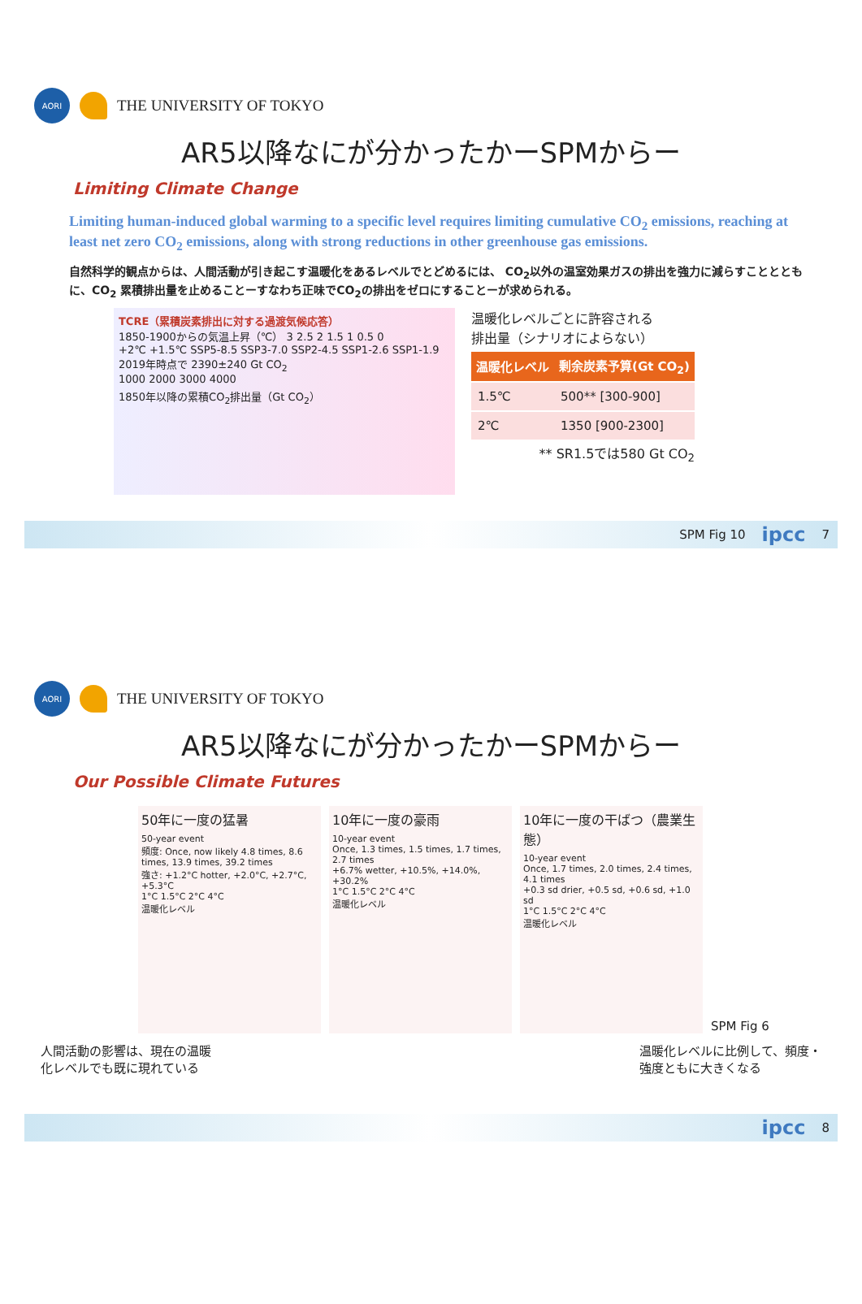AORI
THE UNIVERSITY OF TOKYO
AR5以降なにが分かったかーSPMからー
Limiting Climate Change
Limiting human-induced global warming to a specific level requires limiting cumulative CO<sub>2</sub> emissions, reaching at least net zero CO<sub>2</sub> emissions, along with strong reductions in other greenhouse gas emissions.
自然科学的観点からは、人間活動が引き起こす温暖化をあるレベルでとどめるには、 CO<sub>2</sub>以外の温室効果ガスの排出を強力に減らすこととともに、CO<sub>2</sub> 累積排出量を止めることーすなわち正味でCO<sub>2</sub>の排出をゼロにすることーが求められる。
TCRE（累積炭素排出に対する過渡気候応答）
1850-1900からの気温上昇（℃） 3 2.5 2 1.5 1 0.5 0
+2℃ +1.5℃ SSP5-8.5 SSP3-7.0 SSP2-4.5 SSP1-2.6 SSP1-1.9
2019年時点で 2390±240 Gt CO<sub>2</sub>
1000 2000 3000 4000
1850年以降の累積CO<sub>2</sub>排出量（Gt CO<sub>2</sub>）
温暖化レベルごとに許容される
排出量（シナリオによらない）
| 温暖化レベル | 剰余炭素予算(Gt CO<sub>2</sub>) |
| --- | --- |
| 1.5℃ | 500** [300-900] |
| 2℃ | 1350 [900-2300] |
** SR1.5では580 Gt CO<sub>2</sub>
SPM Fig 10 ipcc 7
AORI
THE UNIVERSITY OF TOKYO
AR5以降なにが分かったかーSPMからー
Our Possible Climate Futures
50年に一度の猛暑
50-year event
頻度: Once, now likely 4.8 times, 8.6 times, 13.9 times, 39.2 times
強さ: +1.2°C hotter, +2.0°C, +2.7°C, +5.3°C
1°C 1.5°C 2°C 4°C
温暖化レベル
10年に一度の豪雨
10-year event
Once, 1.3 times, 1.5 times, 1.7 times, 2.7 times
+6.7% wetter, +10.5%, +14.0%, +30.2%
1°C 1.5°C 2°C 4°C
温暖化レベル
10年に一度の干ばつ（農業生態）
10-year event
Once, 1.7 times, 2.0 times, 2.4 times, 4.1 times
+0.3 sd drier, +0.5 sd, +0.6 sd, +1.0 sd
1°C 1.5°C 2°C 4°C
温暖化レベル
SPM Fig 6
人間活動の影響は、現在の温暖
化レベルでも既に現れている 温暖化レベルに比例して、頻度・
強度ともに大きくなる
ipcc 8